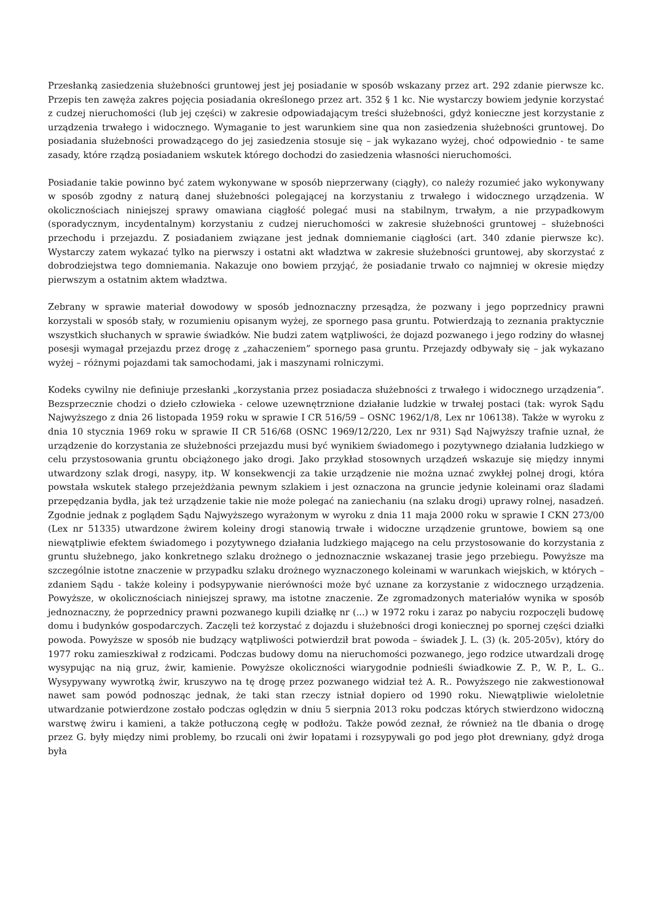Przesłanką zasiedzenia służebności gruntowej jest jej posiadanie w sposób wskazany przez art. 292 zdanie pierwsze kc. Przepis ten zawęża zakres pojęcia posiadania określonego przez art. 352 § 1 kc. Nie wystarczy bowiem jedynie korzystać z cudzej nieruchomości (lub jej części) w zakresie odpowiadającym treści służebności, gdyż konieczne jest korzystanie z urządzenia trwałego i widocznego. Wymaganie to jest warunkiem sine qua non zasiedzenia służebności gruntowej. Do posiadania służebności prowadzącego do jej zasiedzenia stosuje się – jak wykazano wyżej, choć odpowiednio - te same zasady, które rządzą posiadaniem wskutek którego dochodzi do zasiedzenia własności nieruchomości.
Posiadanie takie powinno być zatem wykonywane w sposób nieprzerwany (ciągły), co należy rozumieć jako wykonywany w sposób zgodny z naturą danej służebności polegającej na korzystaniu z trwałego i widocznego urządzenia. W okolicznościach niniejszej sprawy omawiana ciągłość polegać musi na stabilnym, trwałym, a nie przypadkowym (sporadycznym, incydentalnym) korzystaniu z cudzej nieruchomości w zakresie służebności gruntowej – służebności przechodu i przejazdu. Z posiadaniem związane jest jednak domniemanie ciągłości (art. 340 zdanie pierwsze kc). Wystarczy zatem wykazać tylko na pierwszy i ostatni akt władztwa w zakresie służebności gruntowej, aby skorzystać z dobrodziejstwa tego domniemania. Nakazuje ono bowiem przyjąć, że posiadanie trwało co najmniej w okresie między pierwszym a ostatnim aktem władztwa.
Zebrany w sprawie materiał dowodowy w sposób jednoznaczny przesądza, że pozwany i jego poprzednicy prawni korzystali w sposób stały, w rozumieniu opisanym wyżej, ze spornego pasa gruntu. Potwierdzają to zeznania praktycznie wszystkich słuchanych w sprawie świadków. Nie budzi zatem wątpliwości, że dojazd pozwanego i jego rodziny do własnej posesji wymagał przejazdu przez drogę z „zahaczeniem” spornego pasa gruntu. Przejazdy odbywały się – jak wykazano wyżej – różnymi pojazdami tak samochodami, jak i maszynami rolniczymi.
Kodeks cywilny nie definiuje przesłanki „korzystania przez posiadacza służebności z trwałego i widocznego urządzenia”. Bezsprzecznie chodzi o dzieło człowieka - celowe uzewnętrznione działanie ludzkie w trwałej postaci (tak: wyrok Sądu Najwyższego z dnia 26 listopada 1959 roku w sprawie I CR 516/59 – OSNC 1962/1/8, Lex nr 106138). Także w wyroku z dnia 10 stycznia 1969 roku w sprawie II CR 516/68 (OSNC 1969/12/220, Lex nr 931) Sąd Najwyższy trafnie uznał, że urządzenie do korzystania ze służebności przejazdu musi być wynikiem świadomego i pozytywnego działania ludzkiego w celu przystosowania gruntu obciążonego jako drogi. Jako przykład stosownych urządzeń wskazuje się między innymi utwardzony szlak drogi, nasypy, itp. W konsekwencji za takie urządzenie nie można uznać zwykłej polnej drogi, która powstała wskutek stałego przejeżdżania pewnym szlakiem i jest oznaczona na gruncie jedynie koleinami oraz śladami przepędzania bydła, jak też urządzenie takie nie może polegać na zaniechaniu (na szlaku drogi) uprawy rolnej, nasadzeń. Zgodnie jednak z poglądem Sądu Najwyższego wyrażonym w wyroku z dnia 11 maja 2000 roku w sprawie I CKN 273/00 (Lex nr 51335) utwardzone żwirem koleiny drogi stanowią trwałe i widoczne urządzenie gruntowe, bowiem są one niewątpliwie efektem świadomego i pozytywnego działania ludzkiego mającego na celu przystosowanie do korzystania z gruntu służebnego, jako konkretnego szlaku drożnego o jednoznacznie wskazanej trasie jego przebiegu. Powyższe ma szczególnie istotne znaczenie w przypadku szlaku drożnego wyznaczonego koleinami w warunkach wiejskich, w których – zdaniem Sądu - także koleiny i podsypywanie nierówności może być uznane za korzystanie z widocznego urządzenia. Powyższe, w okolicznościach niniejszej sprawy, ma istotne znaczenie. Ze zgromadzonych materiałów wynika w sposób jednoznaczny, że poprzednicy prawni pozwanego kupili działkę nr (...) w 1972 roku i zaraz po nabyciu rozpoczęli budowę domu i budynków gospodarczych. Zaczęli też korzystać z dojazdu i służebności drogi koniecznej po spornej części działki powoda. Powyższe w sposób nie budzący wątpliwości potwierdził brat powoda – świadek J. L. (3) (k. 205-205v), który do 1977 roku zamieszkiwał z rodzicami. Podczas budowy domu na nieruchomości pozwanego, jego rodzice utwardzali drogę wysypując na nią gruz, żwir, kamienie. Powyższe okoliczności wiarygodnie podnieśli świadkowie Z. P., W. P., L. G.. Wysypywany wywrotką żwir, kruszywo na tę drogę przez pozwanego widział też A. R.. Powyższego nie zakwestionował nawet sam powód podnosząc jednak, że taki stan rzeczy istniał dopiero od 1990 roku. Niewątpliwie wieloletnie utwardzanie potwierdzone zostało podczas oględzin w dniu 5 sierpnia 2013 roku podczas których stwierdzono widoczną warstwę żwiru i kamieni, a także potłuczoną cegłę w podłożu. Także powód zeznał, że również na tle dbania o drogę przez G. były między nimi problemy, bo rzucali oni żwir łopatami i rozsypywali go pod jego płot drewniany, gdyż droga była